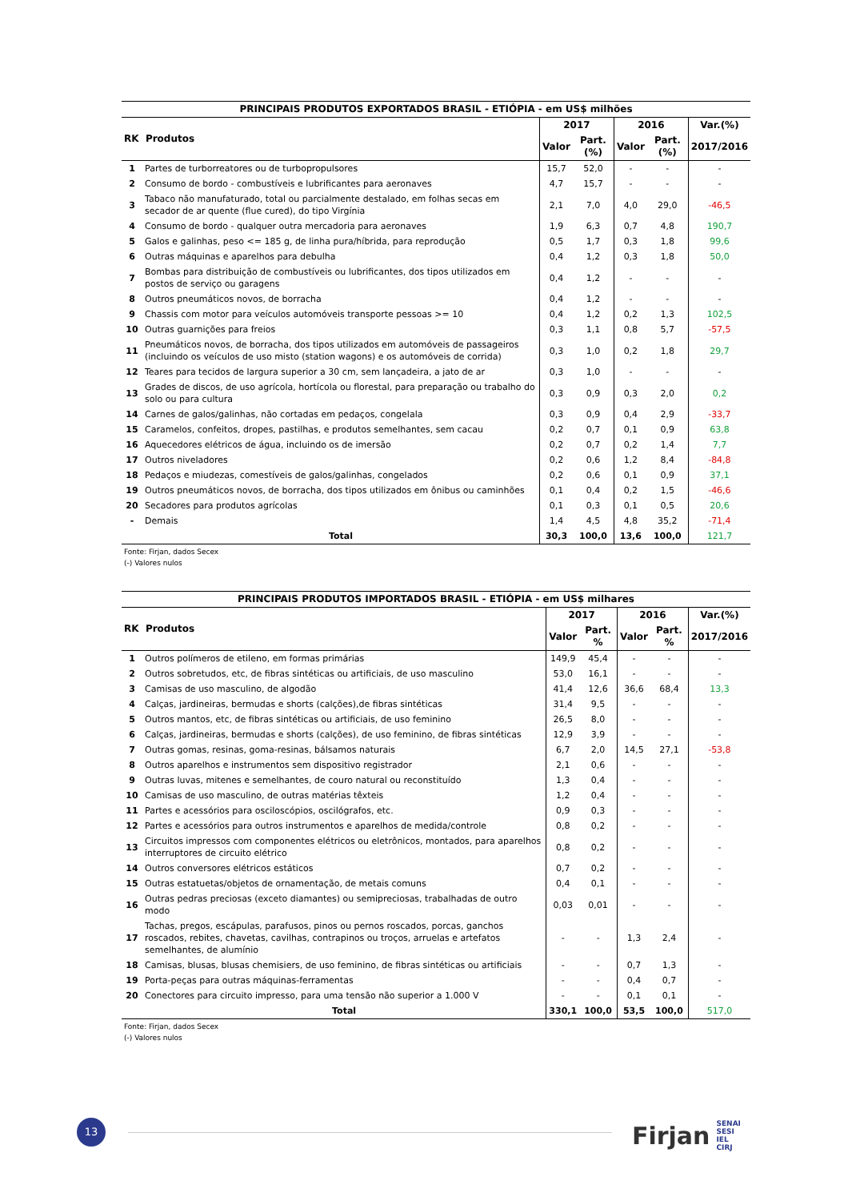| PRINCIPAIS PRODUTOS EXPORTADOS BRASIL - ETIÓPIA - em US$ milhões | | | | | | |
| RK Produtos | | 2017 | | 2016 | | Var.(%) |
| | | Valor | Part.(%) | Valor | Part.(%) | 2017/2016 |
| 1 | Partes de turborreatores ou de turbopropulsores | 15,7 | 52,0 | - | - | - |
| 2 | Consumo de bordo - combustíveis e lubrificantes para aeronaves | 4,7 | 15,7 | - | - | - |
| 3 | Tabaco não manufaturado, total ou parcialmente destalado, em folhas secas em secador de ar quente (flue cured), do tipo Virgínia | 2,1 | 7,0 | 4,0 | 29,0 | -46,5 |
| 4 | Consumo de bordo - qualquer outra mercadoria para aeronaves | 1,9 | 6,3 | 0,7 | 4,8 | 190,7 |
| 5 | Galos e galinhas, peso <= 185 g, de linha pura/híbrida, para reprodução | 0,5 | 1,7 | 0,3 | 1,8 | 99,6 |
| 6 | Outras máquinas e aparelhos para debulha | 0,4 | 1,2 | 0,3 | 1,8 | 50,0 |
| 7 | Bombas para distribuição de combustíveis ou lubrificantes, dos tipos utilizados em postos de serviço ou garagens | 0,4 | 1,2 | - | - | - |
| 8 | Outros pneumáticos novos, de borracha | 0,4 | 1,2 | - | - | - |
| 9 | Chassis com motor para veículos automóveis transporte pessoas >= 10 | 0,4 | 1,2 | 0,2 | 1,3 | 102,5 |
| 10 | Outras guarnições para freios | 0,3 | 1,1 | 0,8 | 5,7 | -57,5 |
| 11 | Pneumáticos novos, de borracha, dos tipos utilizados em automóveis de passageiros (incluindo os veículos de uso misto (station wagons) e os automóveis de corrida) | 0,3 | 1,0 | 0,2 | 1,8 | 29,7 |
| 12 | Teares para tecidos de largura superior a 30 cm, sem lançadeira, a jato de ar | 0,3 | 1,0 | - | - | - |
| 13 | Grades de discos, de uso agrícola, hortícola ou florestal, para preparação ou trabalho do solo ou para cultura | 0,3 | 0,9 | 0,3 | 2,0 | 0,2 |
| 14 | Carnes de galos/galinhas, não cortadas em pedaços, congelala | 0,3 | 0,9 | 0,4 | 2,9 | -33,7 |
| 15 | Caramelos, confeitos, dropes, pastilhas, e produtos semelhantes, sem cacau | 0,2 | 0,7 | 0,1 | 0,9 | 63,8 |
| 16 | Aquecedores elétricos de água, incluindo os de imersão | 0,2 | 0,7 | 0,2 | 1,4 | 7,7 |
| 17 | Outros niveladores | 0,2 | 0,6 | 1,2 | 8,4 | -84,8 |
| 18 | Pedaços e miudezas, comestíveis de galos/galinhas, congelados | 0,2 | 0,6 | 0,1 | 0,9 | 37,1 |
| 19 | Outros pneumáticos novos, de borracha, dos tipos utilizados em ônibus ou caminhões | 0,1 | 0,4 | 0,2 | 1,5 | -46,6 |
| 20 | Secadores para produtos agrícolas | 0,1 | 0,3 | 0,1 | 0,5 | 20,6 |
| - | Demais | 1,4 | 4,5 | 4,8 | 35,2 | -71,4 |
| | Total | 30,3 | 100,0 | 13,6 | 100,0 | 121,7 |
Fonte: Firjan, dados Secex
(-) Valores nulos
| PRINCIPAIS PRODUTOS IMPORTADOS BRASIL - ETIÓPIA - em US$ milhares | | | | | | |
| RK Produtos | | 2017 | | 2016 | | Var.(%) |
| | | Valor | Part. % | Valor | Part. % | 2017/2016 |
| 1 | Outros polímeros de etileno, em formas primárias | 149,9 | 45,4 | - | - | - |
| 2 | Outros sobretudos, etc, de fibras sintéticas ou artificiais, de uso masculino | 53,0 | 16,1 | - | - | - |
| 3 | Camisas de uso masculino, de algodão | 41,4 | 12,6 | 36,6 | 68,4 | 13,3 |
| 4 | Calças, jardineiras, bermudas e shorts (calções),de fibras sintéticas | 31,4 | 9,5 | - | - | - |
| 5 | Outros mantos, etc, de fibras sintéticas ou artificiais, de uso feminino | 26,5 | 8,0 | - | - | - |
| 6 | Calças, jardineiras, bermudas e shorts (calções), de uso feminino, de fibras sintéticas | 12,9 | 3,9 | - | - | - |
| 7 | Outras gomas, resinas, goma-resinas, bálsamos naturais | 6,7 | 2,0 | 14,5 | 27,1 | -53,8 |
| 8 | Outros aparelhos e instrumentos sem dispositivo registrador | 2,1 | 0,6 | - | - | - |
| 9 | Outras luvas, mitenes e semelhantes, de couro natural ou reconstituído | 1,3 | 0,4 | - | - | - |
| 10 | Camisas de uso masculino, de outras matérias têxteis | 1,2 | 0,4 | - | - | - |
| 11 | Partes e acessórios para osciloscópios, oscilógrafos, etc. | 0,9 | 0,3 | - | - | - |
| 12 | Partes e acessórios para outros instrumentos e aparelhos de medida/controle | 0,8 | 0,2 | - | - | - |
| 13 | Circuitos impressos com componentes elétricos ou eletrônicos, montados, para aparelhos interruptores de circuito elétrico | 0,8 | 0,2 | - | - | - |
| 14 | Outros conversores elétricos estáticos | 0,7 | 0,2 | - | - | - |
| 15 | Outras estatuetas/objetos de ornamentação, de metais comuns | 0,4 | 0,1 | - | - | - |
| 16 | Outras pedras preciosas (exceto diamantes) ou semipreciosas, trabalhadas de outro modo | 0,03 | 0,01 | - | - | - |
| 17 | Tachas, pregos, escápulas, parafusos, pinos ou pernos roscados, porcas, ganchos roscados, rebites, chavetas, cavilhas, contrapinos ou troços, arruelas e artefatos semelhantes, de alumínio | - | - | 1,3 | 2,4 | - |
| 18 | Camisas, blusas, blusas chemisiers, de uso feminino, de fibras sintéticas ou artificiais | - | - | 0,7 | 1,3 | - |
| 19 | Porta-peças para outras máquinas-ferramentas | - | - | 0,4 | 0,7 | - |
| 20 | Conectores para circuito impresso, para uma tensão não superior a 1.000 V | - | - | 0,1 | 0,1 | - |
| | Total | 330,1 | 100,0 | 53,5 | 100,0 | 517,0 |
Fonte: Firjan, dados Secex
(-) Valores nulos
13
Firjan SENAI
SESI
IEL
CIRJ